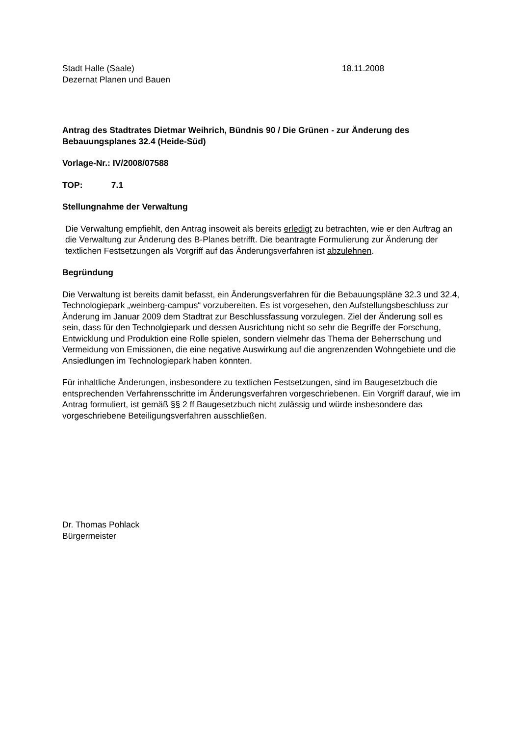Stadt Halle (Saale)
Dezernat Planen und Bauen
18.11.2008
Antrag des Stadtrates Dietmar Weihrich, Bündnis 90 / Die Grünen - zur Änderung des Bebauungsplanes 32.4 (Heide-Süd)
Vorlage-Nr.: IV/2008/07588
TOP: 7.1
Stellungnahme der Verwaltung
Die Verwaltung empfiehlt, den Antrag insoweit als bereits erledigt zu betrachten, wie er den Auftrag an die Verwaltung zur Änderung des B-Planes betrifft. Die beantragte Formulierung zur Änderung der textlichen Festsetzungen als Vorgriff auf das Änderungsverfahren ist abzulehnen.
Begründung
Die Verwaltung ist bereits damit befasst, ein Änderungsverfahren für die Bebauungspläne 32.3 und 32.4, Technologiepark „weinberg-campus“ vorzubereiten. Es ist vorgesehen, den Aufstellungsbeschluss zur Änderung im Januar 2009 dem Stadtrat zur Beschlussfassung vorzulegen. Ziel der Änderung soll es sein, dass für den Technolgiepark und dessen Ausrichtung nicht so sehr die Begriffe der Forschung, Entwicklung und Produktion eine Rolle spielen, sondern vielmehr das Thema der Beherrschung und Vermeidung von Emissionen, die eine negative Auswirkung auf die angrenzenden Wohngebiete und die Ansiedlungen im Technologiepark haben könnten.
Für inhaltliche Änderungen, insbesondere zu textlichen Festsetzungen, sind im Baugesetzbuch die entsprechenden Verfahrensschritte im Änderungsverfahren vorgeschriebenen. Ein Vorgriff darauf, wie im Antrag formuliert, ist gemäß §§ 2 ff Baugesetzbuch nicht zulässig und würde insbesondere das vorgeschriebene Beteiligungsverfahren ausschließen.
Dr. Thomas Pohlack
Bürgermeister